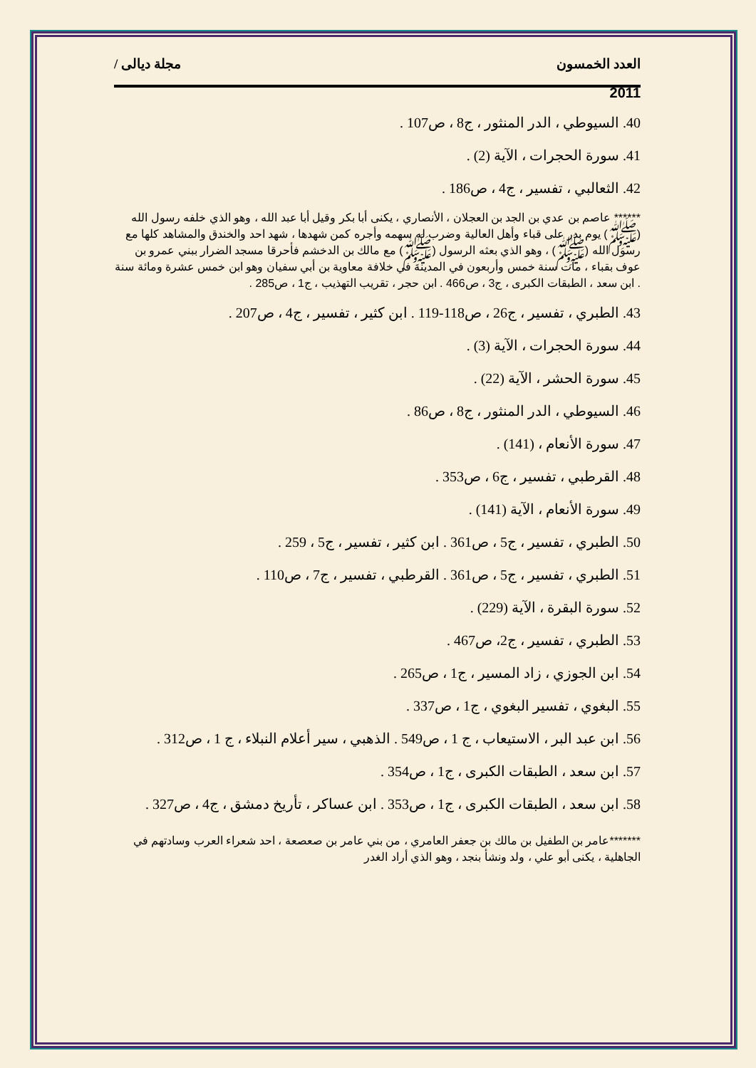العدد الخمسون مجلة ديالى /
2011
40. السيوطي ، الدر المنثور ، ج8 ، ص107 .
41. سورة الحجرات ، الآية (2) .
42. الثعالبي ، تفسير ، ج4 ، ص186 .
****** عاصم بن عدي بن الجد بن العجلان ، الأنصاري ، يكنى أبا بكر وقيل أبا عبد الله ، وهو الذي خلفه رسول الله (ﷺ) يوم بدر على قباء وأهل العالية وضرب له سهمه وأجره كمن شهدها ، شهد احد والخندق والمشاهد كلها مع رسول الله (ﷺ) ، وهو الذي بعثه الرسول (ﷺ) مع مالك بن الدخشم فأحرقا مسجد الضرار ببني عمرو بن عوف بقباء ، مات سنة خمس وأربعون في المدينة في خلافة معاوية بن أبي سفيان وهو ابن خمس عشرة ومائة سنة . ابن سعد ، الطبقات الكبرى ، ج3 ، ص466 . ابن حجر ، تقريب التهذيب ، ج1 ، ص285 .
43. الطبري ، تفسير ، ج26 ، ص118-119 . ابن كثير ، تفسير ، ج4 ، ص207 .
44. سورة الحجرات ، الآية (3) .
45. سورة الحشر ، الآية (22) .
46. السيوطي ، الدر المنثور ، ج8 ، ص86 .
47. سورة الأنعام ، (141) .
48. القرطبي ، تفسير ، ج6 ، ص353 .
49. سورة الأنعام ، الآية (141) .
50. الطبري ، تفسير ، ج5 ، ص361 . ابن كثير ، تفسير ، ج5 ، 259 .
51. الطبري ، تفسير ، ج5 ، ص361 . القرطبي ، تفسير ، ج7 ، ص110 .
52. سورة البقرة ، الآية (229) .
53. الطبري ، تفسير ، ج2، ص467 .
54. ابن الجوزي ، زاد المسير ، ج1 ، ص265 .
55. البغوي ، تفسير البغوي ، ج1 ، ص337 .
56. ابن عبد البر ، الاستيعاب ، ج 1 ، ص549 . الذهبي ، سير أعلام النبلاء ، ج 1 ، ص312 .
57. ابن سعد ، الطبقات الكبرى ، ج1 ، ص354 .
58. ابن سعد ، الطبقات الكبرى ، ج1 ، ص353 . ابن عساكر ، تأريخ دمشق ، ج4 ، ص327 .
*******عامر بن الطفيل بن مالك بن جعفر العامري ، من بني عامر بن صعصعة ، احد شعراء العرب وسادتهم في الجاهلية ، يكنى أبو علي ، ولد ونشأ بنجد ، وهو الذي أراد الغدر